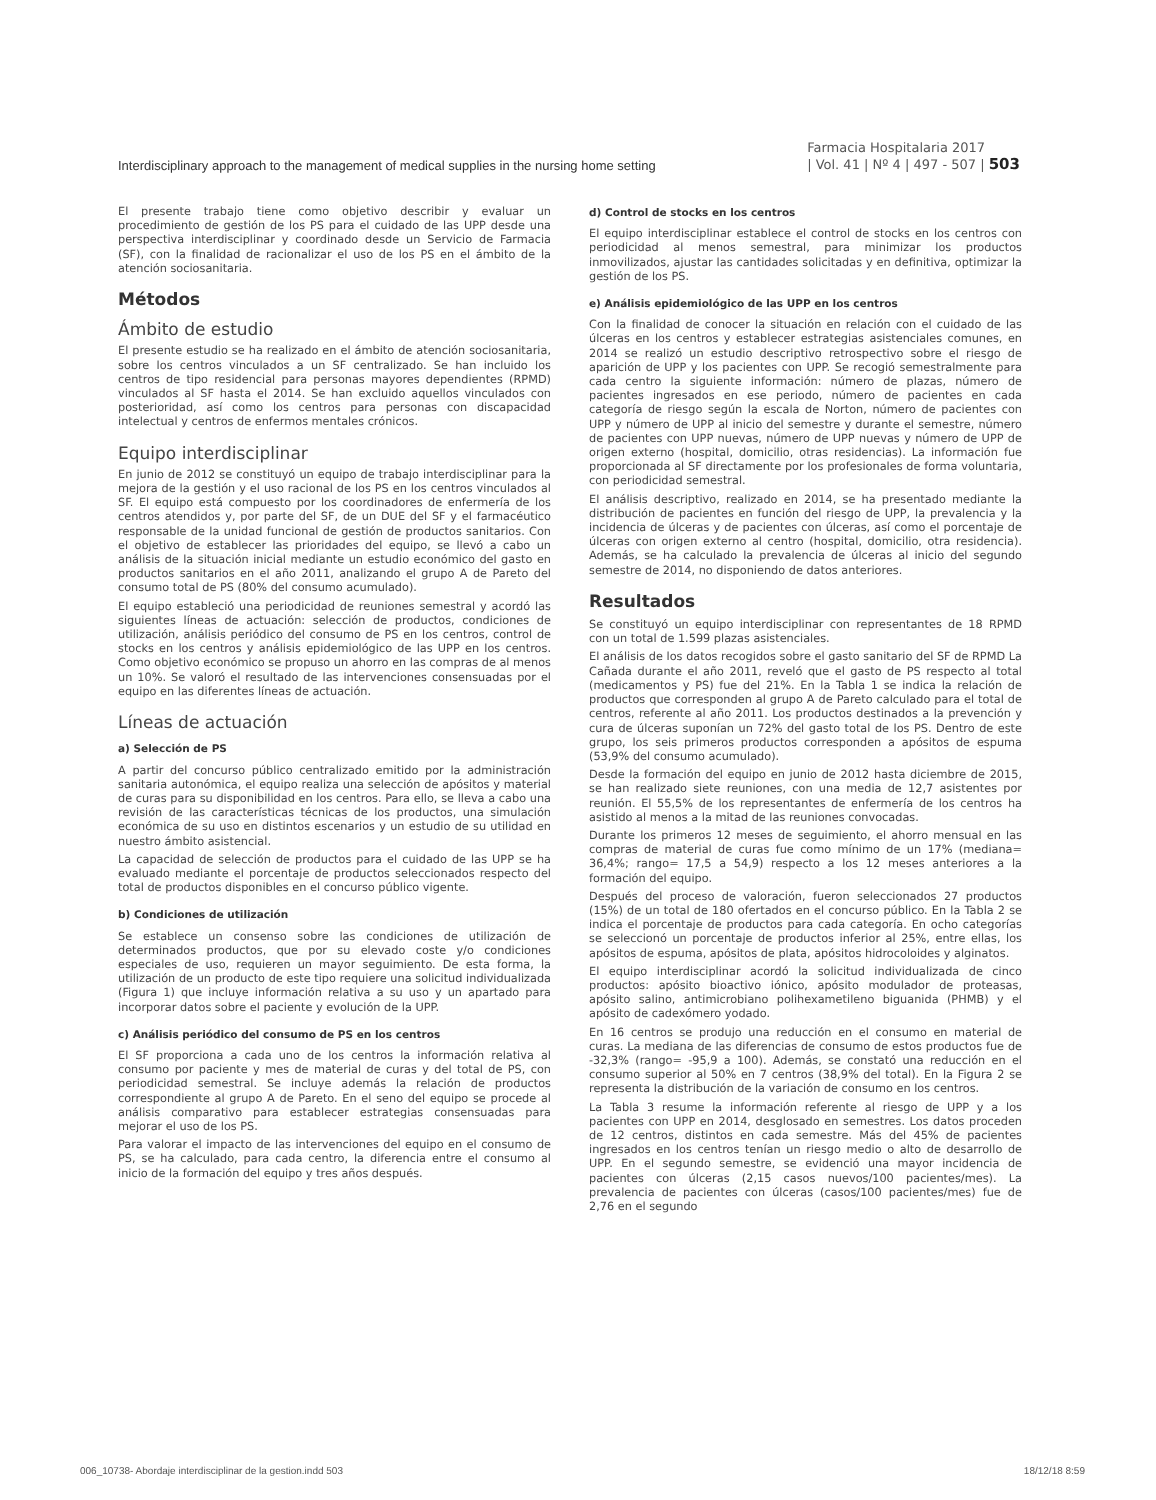Interdisciplinary approach to the management of medical supplies in the nursing home setting
Farmacia Hospitalaria 2017
| Vol. 41 | Nº 4 | 497 - 507 | 503
El presente trabajo tiene como objetivo describir y evaluar un procedimiento de gestión de los PS para el cuidado de las UPP desde una perspectiva interdisciplinar y coordinado desde un Servicio de Farmacia (SF), con la finalidad de racionalizar el uso de los PS en el ámbito de la atención sociosanitaria.
Métodos
Ámbito de estudio
El presente estudio se ha realizado en el ámbito de atención sociosanitaria, sobre los centros vinculados a un SF centralizado. Se han incluido los centros de tipo residencial para personas mayores dependientes (RPMD) vinculados al SF hasta el 2014. Se han excluido aquellos vinculados con posterioridad, así como los centros para personas con discapacidad intelectual y centros de enfermos mentales crónicos.
Equipo interdisciplinar
En junio de 2012 se constituyó un equipo de trabajo interdisciplinar para la mejora de la gestión y el uso racional de los PS en los centros vinculados al SF. El equipo está compuesto por los coordinadores de enfermería de los centros atendidos y, por parte del SF, de un DUE del SF y el farmacéutico responsable de la unidad funcional de gestión de productos sanitarios. Con el objetivo de establecer las prioridades del equipo, se llevó a cabo un análisis de la situación inicial mediante un estudio económico del gasto en productos sanitarios en el año 2011, analizando el grupo A de Pareto del consumo total de PS (80% del consumo acumulado).
El equipo estableció una periodicidad de reuniones semestral y acordó las siguientes líneas de actuación: selección de productos, condiciones de utilización, análisis periódico del consumo de PS en los centros, control de stocks en los centros y análisis epidemiológico de las UPP en los centros. Como objetivo económico se propuso un ahorro en las compras de al menos un 10%. Se valoró el resultado de las intervenciones consensuadas por el equipo en las diferentes líneas de actuación.
Líneas de actuación
a) Selección de PS
A partir del concurso público centralizado emitido por la administración sanitaria autonómica, el equipo realiza una selección de apósitos y material de curas para su disponibilidad en los centros. Para ello, se lleva a cabo una revisión de las características técnicas de los productos, una simulación económica de su uso en distintos escenarios y un estudio de su utilidad en nuestro ámbito asistencial.
La capacidad de selección de productos para el cuidado de las UPP se ha evaluado mediante el porcentaje de productos seleccionados respecto del total de productos disponibles en el concurso público vigente.
b) Condiciones de utilización
Se establece un consenso sobre las condiciones de utilización de determinados productos, que por su elevado coste y/o condiciones especiales de uso, requieren un mayor seguimiento. De esta forma, la utilización de un producto de este tipo requiere una solicitud individualizada (Figura 1) que incluye información relativa a su uso y un apartado para incorporar datos sobre el paciente y evolución de la UPP.
c) Análisis periódico del consumo de PS en los centros
El SF proporciona a cada uno de los centros la información relativa al consumo por paciente y mes de material de curas y del total de PS, con periodicidad semestral. Se incluye además la relación de productos correspondiente al grupo A de Pareto. En el seno del equipo se procede al análisis comparativo para establecer estrategias consensuadas para mejorar el uso de los PS.
Para valorar el impacto de las intervenciones del equipo en el consumo de PS, se ha calculado, para cada centro, la diferencia entre el consumo al inicio de la formación del equipo y tres años después.
d) Control de stocks en los centros
El equipo interdisciplinar establece el control de stocks en los centros con periodicidad al menos semestral, para minimizar los productos inmovilizados, ajustar las cantidades solicitadas y en definitiva, optimizar la gestión de los PS.
e) Análisis epidemiológico de las UPP en los centros
Con la finalidad de conocer la situación en relación con el cuidado de las úlceras en los centros y establecer estrategias asistenciales comunes, en 2014 se realizó un estudio descriptivo retrospectivo sobre el riesgo de aparición de UPP y los pacientes con UPP. Se recogió semestralmente para cada centro la siguiente información: número de plazas, número de pacientes ingresados en ese periodo, número de pacientes en cada categoría de riesgo según la escala de Norton, número de pacientes con UPP y número de UPP al inicio del semestre y durante el semestre, número de pacientes con UPP nuevas, número de UPP nuevas y número de UPP de origen externo (hospital, domicilio, otras residencias). La información fue proporcionada al SF directamente por los profesionales de forma voluntaria, con periodicidad semestral.
El análisis descriptivo, realizado en 2014, se ha presentado mediante la distribución de pacientes en función del riesgo de UPP, la prevalencia y la incidencia de úlceras y de pacientes con úlceras, así como el porcentaje de úlceras con origen externo al centro (hospital, domicilio, otra residencia). Además, se ha calculado la prevalencia de úlceras al inicio del segundo semestre de 2014, no disponiendo de datos anteriores.
Resultados
Se constituyó un equipo interdisciplinar con representantes de 18 RPMD con un total de 1.599 plazas asistenciales.
El análisis de los datos recogidos sobre el gasto sanitario del SF de RPMD La Cañada durante el año 2011, reveló que el gasto de PS respecto al total (medicamentos y PS) fue del 21%. En la Tabla 1 se indica la relación de productos que corresponden al grupo A de Pareto calculado para el total de centros, referente al año 2011. Los productos destinados a la prevención y cura de úlceras suponían un 72% del gasto total de los PS. Dentro de este grupo, los seis primeros productos corresponden a apósitos de espuma (53,9% del consumo acumulado).
Desde la formación del equipo en junio de 2012 hasta diciembre de 2015, se han realizado siete reuniones, con una media de 12,7 asistentes por reunión. El 55,5% de los representantes de enfermería de los centros ha asistido al menos a la mitad de las reuniones convocadas.
Durante los primeros 12 meses de seguimiento, el ahorro mensual en las compras de material de curas fue como mínimo de un 17% (mediana= 36,4%; rango= 17,5 a 54,9) respecto a los 12 meses anteriores a la formación del equipo.
Después del proceso de valoración, fueron seleccionados 27 productos (15%) de un total de 180 ofertados en el concurso público. En la Tabla 2 se indica el porcentaje de productos para cada categoría. En ocho categorías se seleccionó un porcentaje de productos inferior al 25%, entre ellas, los apósitos de espuma, apósitos de plata, apósitos hidrocoloides y alginatos.
El equipo interdisciplinar acordó la solicitud individualizada de cinco productos: apósito bioactivo iónico, apósito modulador de proteasas, apósito salino, antimicrobiano polihexametileno biguanida (PHMB) y el apósito de cadexómero yodado.
En 16 centros se produjo una reducción en el consumo en material de curas. La mediana de las diferencias de consumo de estos productos fue de -32,3% (rango= -95,9 a 100). Además, se constató una reducción en el consumo superior al 50% en 7 centros (38,9% del total). En la Figura 2 se representa la distribución de la variación de consumo en los centros.
La Tabla 3 resume la información referente al riesgo de UPP y a los pacientes con UPP en 2014, desglosado en semestres. Los datos proceden de 12 centros, distintos en cada semestre. Más del 45% de pacientes ingresados en los centros tenían un riesgo medio o alto de desarrollo de UPP. En el segundo semestre, se evidenció una mayor incidencia de pacientes con úlceras (2,15 casos nuevos/100 pacientes/mes). La prevalencia de pacientes con úlceras (casos/100 pacientes/mes) fue de 2,76 en el segundo
006_10738- Abordaje interdisciplinar de la gestion.indd 503 18/12/18 8:59